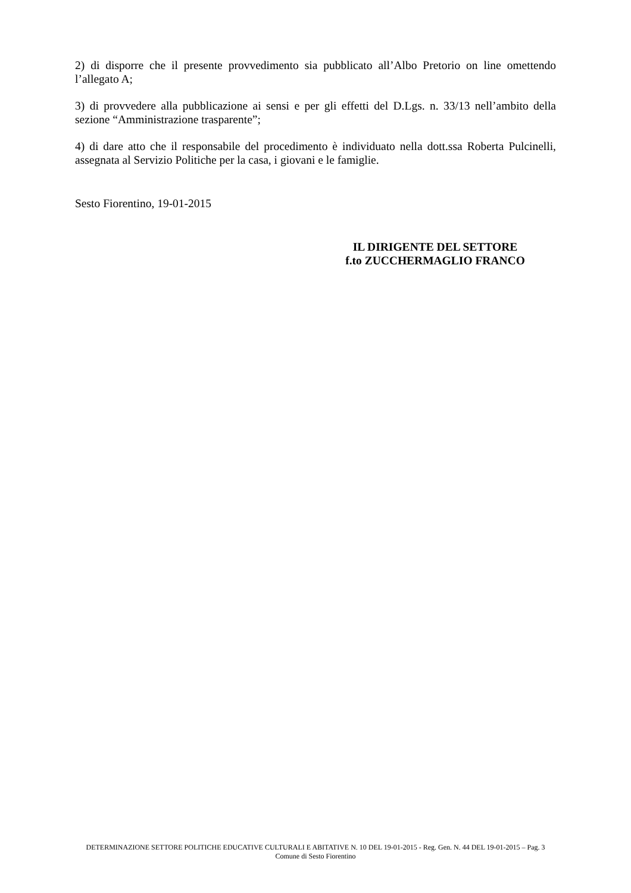2) di disporre che il presente provvedimento sia pubblicato all’Albo Pretorio on line omettendo l’allegato A;
3) di provvedere alla pubblicazione ai sensi e per gli effetti del D.Lgs. n. 33/13 nell’ambito della sezione “Amministrazione trasparente”;
4) di dare atto che il responsabile del procedimento è individuato nella dott.ssa Roberta Pulcinelli, assegnata al Servizio Politiche per la casa, i giovani e le famiglie.
Sesto Fiorentino, 19-01-2015
IL DIRIGENTE DEL SETTORE
f.to ZUCCHERMAGLIO FRANCO
DETERMINAZIONE SETTORE POLITICHE EDUCATIVE CULTURALI E ABITATIVE N. 10 DEL 19-01-2015 - Reg. Gen. N. 44 DEL 19-01-2015 – Pag. 3
Comune di Sesto Fiorentino